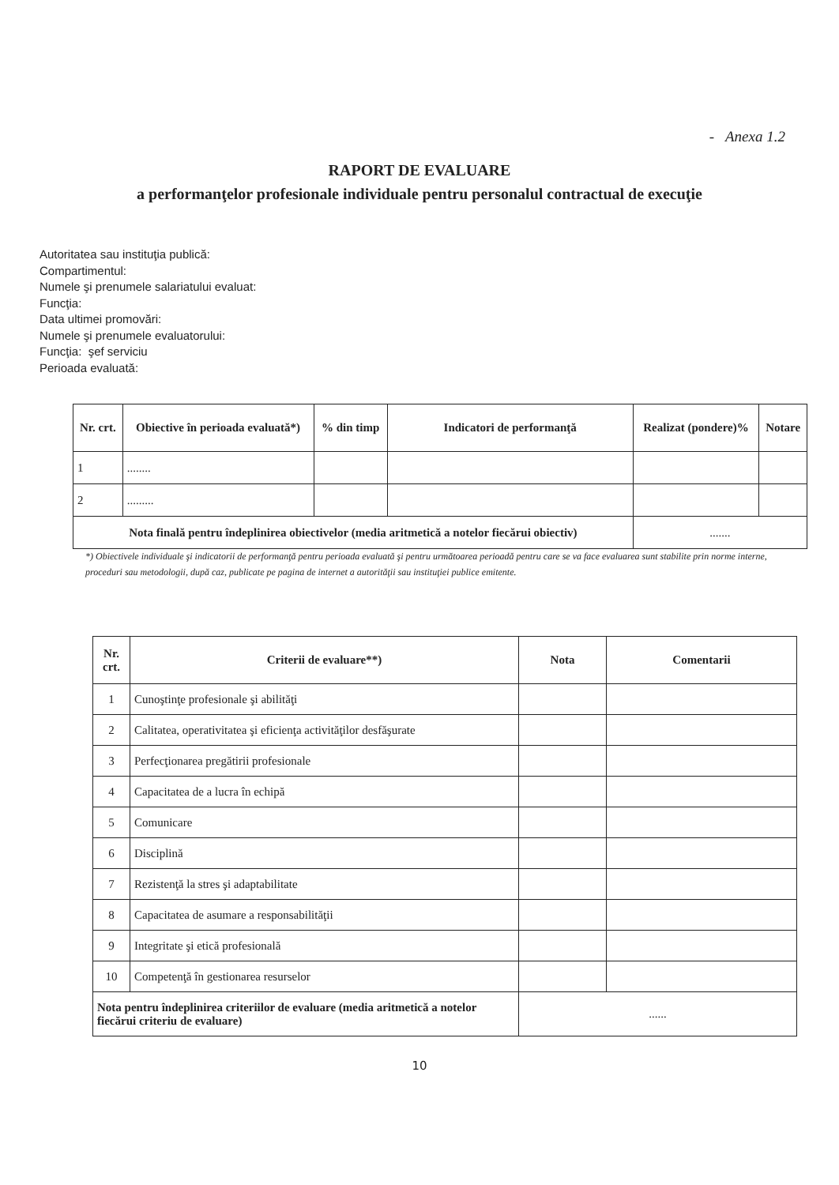- Anexa 1.2
RAPORT DE EVALUARE
a performanţelor profesionale individuale pentru personalul contractual de execuţie
Autoritatea sau instituţia publică:
Compartimentul:
Numele şi prenumele salariatului evaluat:
Funcţia:
Data ultimei promovări:
Numele şi prenumele evaluatorului:
Funcţia: şef serviciu
Perioada evaluată:
| Nr. crt. | Obiective în perioada evaluată*) | % din timp | Indicatori de performanţă | Realizat (pondere)% | Notare |
| --- | --- | --- | --- | --- | --- |
| 1 | ........ | | | | |
| 2 | ......... | | | | |
| Nota finală pentru îndeplinirea obiectivelor (media aritmetică a notelor fiecărui obiectiv) | | | | ....... | |
*) Obiectivele individuale şi indicatorii de performanţă pentru perioada evaluată şi pentru următoarea perioadă pentru care se va face evaluarea sunt stabilite prin norme interne, proceduri sau metodologii, după caz, publicate pe pagina de internet a autorităţii sau instituţiei publice emitente.
| Nr. crt. | Criterii de evaluare**) | Nota | Comentarii |
| --- | --- | --- | --- |
| 1 | Cunoştinţe profesionale şi abilităţi | | |
| 2 | Calitatea, operativitatea şi eficienţa activităţilor desfăşurate | | |
| 3 | Perfecţionarea pregătirii profesionale | | |
| 4 | Capacitatea de a lucra în echipă | | |
| 5 | Comunicare | | |
| 6 | Disciplină | | |
| 7 | Rezistenţă la stres şi adaptabilitate | | |
| 8 | Capacitatea de asumare a responsabilităţii | | |
| 9 | Integritate şi etică profesională | | |
| 10 | Competenţă în gestionarea resurselor | | |
| Nota pentru îndeplinirea criteriilor de evaluare (media aritmetică a notelor fiecărui criteriu de evaluare) | | ...... | |
10